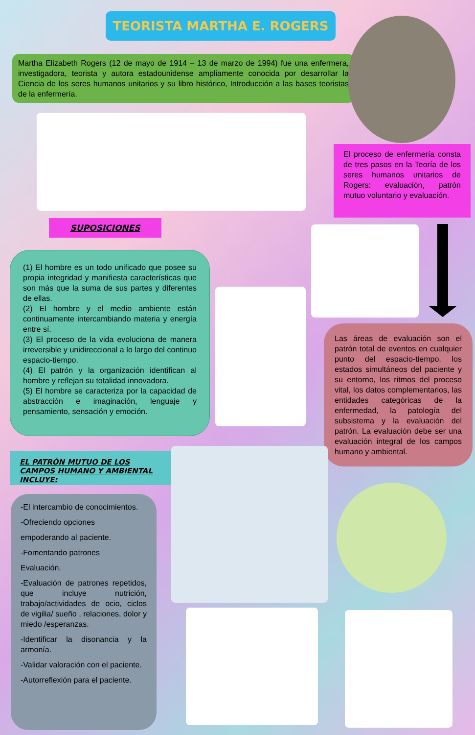TEORISTA MARTHA E. ROGERS
Martha Elizabeth Rogers (12 de mayo de 1914 – 13 de marzo de 1994) fue una enfermera, investigadora, teorista y autora estadounidense ampliamente conocida por desarrollar la Ciencia de los seres humanos unitarios y su libro histórico, Introducción a las bases teoristas de la enfermería.
El proceso de enfermería consta de tres pasos en la Teoría de los seres humanos unitarios de Rogers: evaluación, patrón mutuo voluntario y evaluación.
SUPOSICIONES
(1) El hombre es un todo unificado que posee su propia integridad y manifiesta características que son más que la suma de sus partes y diferentes de ellas.
(2) El hombre y el medio ambiente están continuamente intercambiando materia y energía entre sí.
(3) El proceso de la vida evoluciona de manera irreversible y unidireccional a lo largo del continuo espacio-tiempo.
(4) El patrón y la organización identifican al hombre y reflejan su totalidad innovadora.
(5) El hombre se caracteriza por la capacidad de abstracción e imaginación, lenguaje y pensamiento, sensación y emoción.
Las áreas de evaluación son el patrón total de eventos en cualquier punto del espacio-tiempo, los estados simultáneos del paciente y su entorno, los ritmos del proceso vital, los datos complementarios, las entidades categóricas de la enfermedad, la patología del subsistema y la evaluación del patrón. La evaluación debe ser una evaluación integral de los campos humano y ambiental.
EL PATRÓN MUTUO DE LOS CAMPOS HUMANO Y AMBIENTAL INCLUYE:
-El intercambio de conocimientos.
-Ofreciendo opciones
empoderando al paciente.
-Fomentando patrones
Evaluación.
-Evaluación de patrones repetidos, que incluye nutrición, trabajo/actividades de ocio, ciclos de vigilia/ sueño , relaciones, dolor y miedo /esperanzas.
-Identificar la disonancia y la armonía.
-Validar valoración con el paciente.
-Autorreflexión para el paciente.